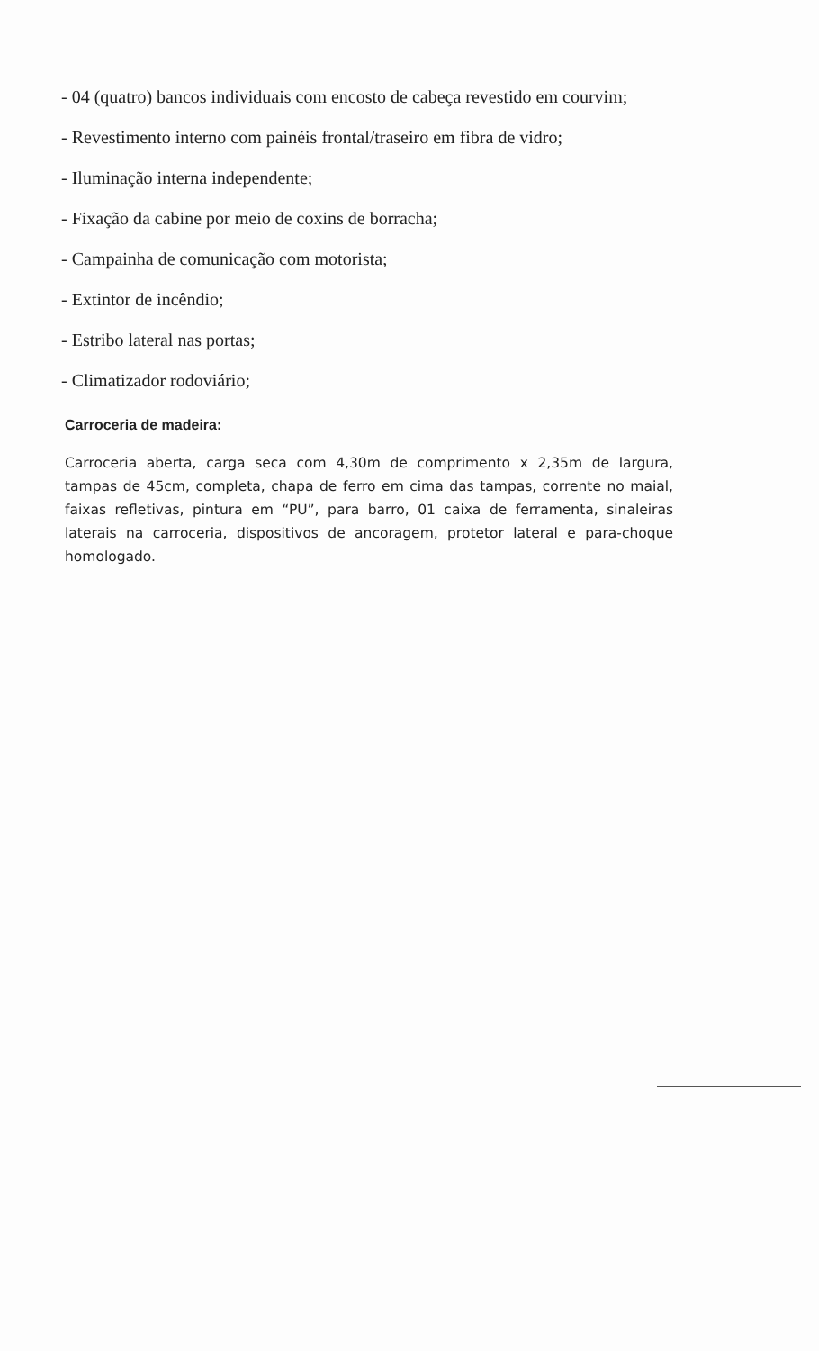- 04 (quatro) bancos individuais com encosto de cabeça revestido em courvim;
- Revestimento interno com painéis frontal/traseiro em fibra de vidro;
- Iluminação interna independente;
- Fixação da cabine por meio de coxins de borracha;
- Campainha de comunicação com motorista;
- Extintor de incêndio;
- Estribo lateral nas portas;
- Climatizador rodoviário;
Carroceria de madeira:
Carroceria aberta, carga seca com 4,30m de comprimento x 2,35m de largura, tampas de 45cm, completa, chapa de ferro em cima das tampas, corrente no maial, faixas refletivas, pintura em “PU”, para barro, 01 caixa de ferramenta, sinaleiras laterais na carroceria, dispositivos de ancoragem, protetor lateral e para-choque homologado.